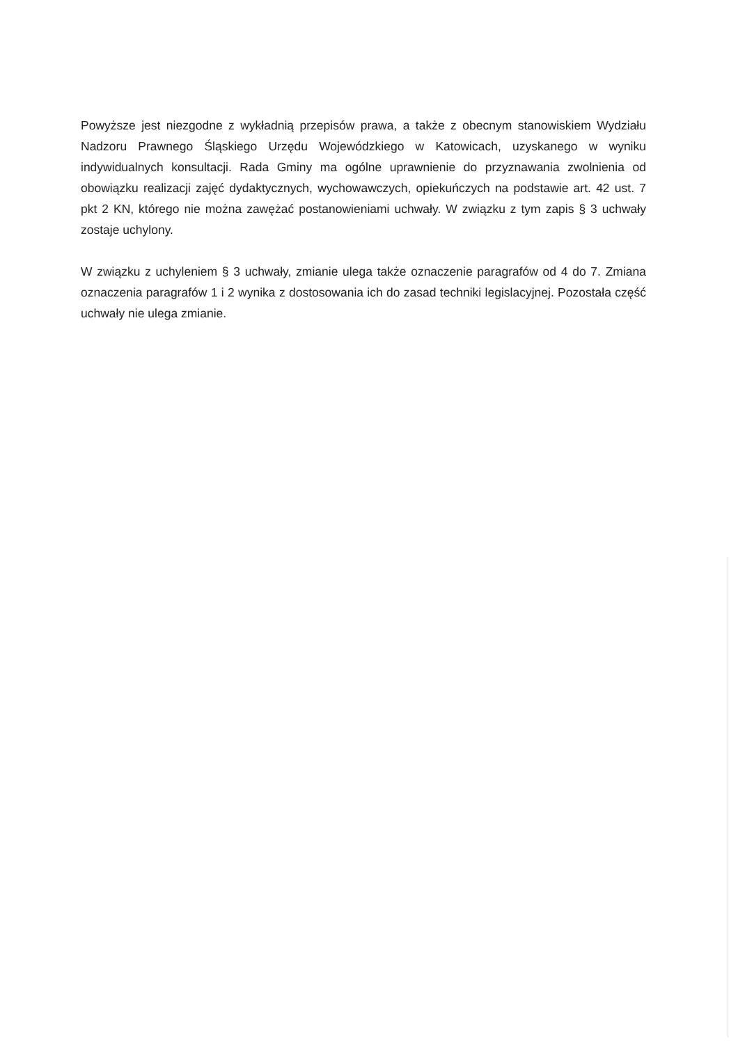Powyższe jest niezgodne z wykładnią przepisów prawa, a także z obecnym stanowiskiem Wydziału Nadzoru Prawnego Śląskiego Urzędu Wojewódzkiego w Katowicach, uzyskanego w wyniku indywidualnych konsultacji. Rada Gminy ma ogólne uprawnienie do przyznawania zwolnienia od obowiązku realizacji zajęć dydaktycznych, wychowawczych, opiekuńczych na podstawie art. 42 ust. 7 pkt 2 KN, którego nie można zawężać postanowieniami uchwały. W związku z tym zapis § 3 uchwały zostaje uchylony.
W związku z uchyleniem § 3 uchwały, zmianie ulega także oznaczenie paragrafów od 4 do 7. Zmiana oznaczenia paragrafów 1 i 2 wynika z dostosowania ich do zasad techniki legislacyjnej. Pozostała część uchwały nie ulega zmianie.